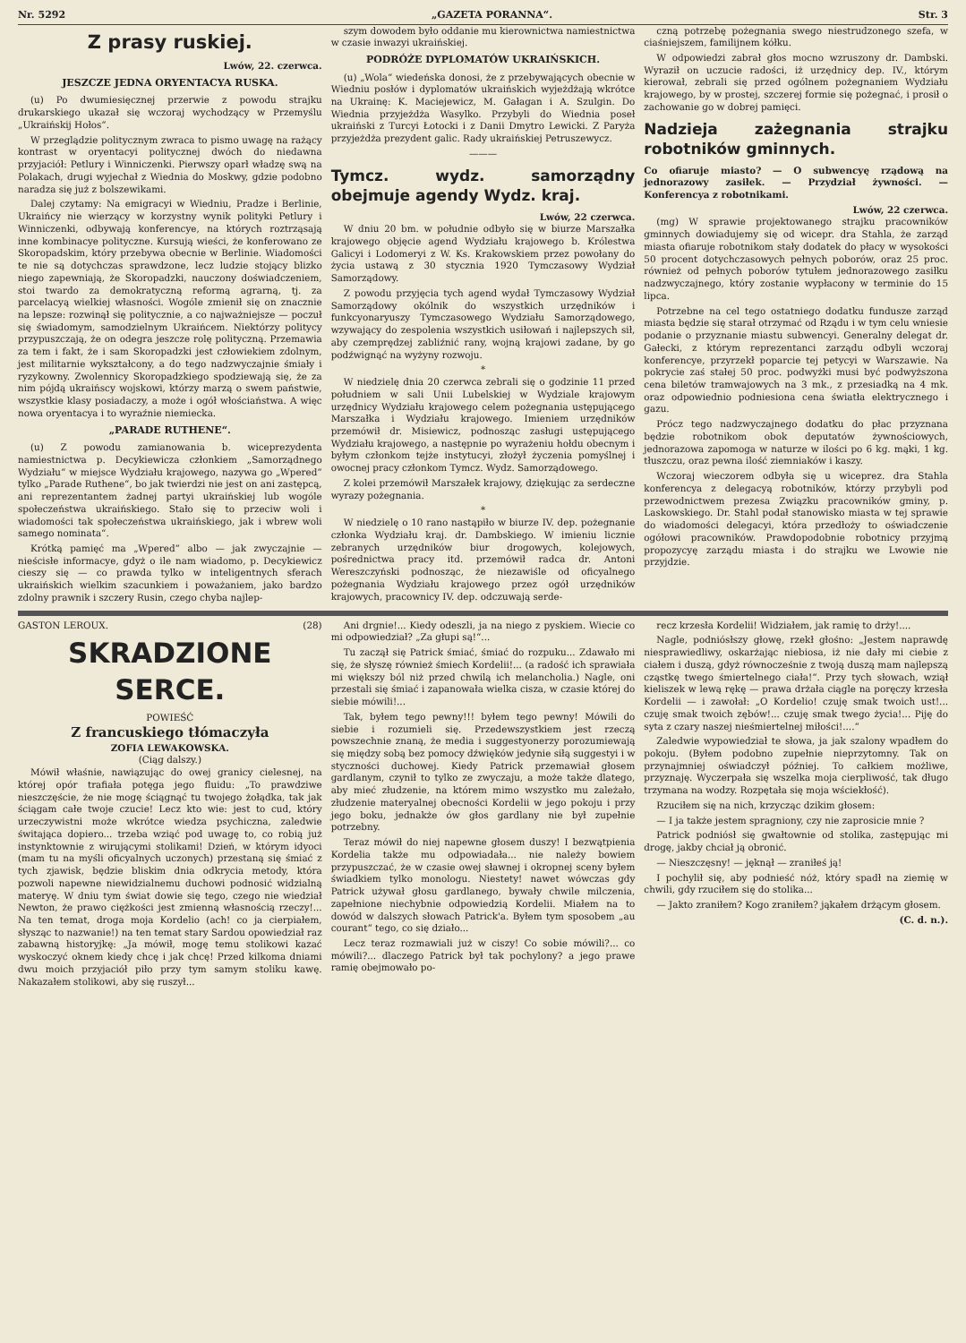Nr. 5292 „GAZETA PORANNA“. Str. 3
Z prasy ruskiej.
Lwów, 22. czerwca.
JESZCZE JEDNA ORYENTACYA RUSKA.
(u) Po dwumiesięcznej przerwie z powodu strajku drukarskiego ukazał się wczoraj wychodzący w Przemyślu „Ukraińskij Hołos“.
W przeglądzie politycznym zwraca to pismo uwagę na rażący kontrast w oryentacyi politycznej dwóch do niedawna przyjaciół: Petlury i Winniczenki. Pierwszy oparł władzę swą na Polakach, drugi wyjechał z Wiednia do Moskwy, gdzie podobno naradza się już z bolszewikami.
Dalej czytamy: Na emigracyi w Wiedniu, Pradze i Berlinie, Ukraińcy nie wierzący w korzystny wynik polityki Petlury i Winniczenki, odbywają konferencye, na których roztrząsają inne kombinacye polityczne. Kursują wieści, że konferowano ze Skoropadskim, który przebywa obecnie w Berlinie. Wiadomości te nie są dotychczas sprawdzone, lecz ludzie stojący blizko niego zapewniają, że Skoropadzki, nauczony doświadczeniem, stoi twardo za demokratyczną reformą agrarną, tj. za parcelacyą wielkiej własności. Wogóle zmienił się on znacznie na lepsze: rozwinął się politycznie, a co najważniejsze — poczuł się świadomym, samodzielnym Ukraińcem. Niektórzy politycy przypuszczają, że on odegra jeszcze rolę polityczną. Przemawia za tem i fakt, że i sam Skoropadzki jest człowiekiem zdolnym, jest militarnie wykształcony, a do tego nadzwyczajnie śmiały i ryzykowny. Zwolennicy Skoropadzkiego spodziewają się, że za nim pójdą ukraińscy wojskowi, którzy marzą o swem państwie, wszystkie klasy posiadaczy, a może i ogół włościaństwa. A więc nowa oryentacya i to wyraźnie niemiecka.
„PARADE RUTHENE“.
(u) Z powodu zamianowania b. wiceprezydenta namiestnictwa p. Decykiewicza członkiem „Samorządnego Wydziału“ w miejsce Wydziału krajowego, nazywa go „Wpered“ tylko „Parade Ruthene“, bo jak twierdzi nie jest on ani zastępcą, ani reprezentantem żadnej partyi ukraińskiej lub wogóle społeczeństwa ukraińskiego. Stało się to przeciw woli i wiadomości tak społeczeństwa ukraińskiego, jak i wbrew woli samego nominata“.
Krótką pamięć ma „Wpered“ albo — jak zwyczajnie — nieścisłe informacye, gdyż o ile nam wiadomo, p. Decykiewicz cieszy się — co prawda tylko w inteligentnych sferach ukraińskich wielkim szacunkiem i poważaniem, jako bardzo zdolny prawnik i szczery Rusin, czego chyba najlep-
szym dowodem było oddanie mu kierownictwa namiestnictwa w czasie inwazyi ukraińskiej.
PODRÓŻE DYPLOMATÓW UKRAIŃSKICH.
(u) „Wola“ wiedeńska donosi, że z przebywających obecnie w Wiedniu posłów i dyplomatów ukraińskich wyjeżdżają wkrótce na Ukrainę: K. Maciejewicz, M. Gałagan i A. Szulgin. Do Wiednia przyjeżdża Wasylko. Przybyli do Wiednia poseł ukraiński z Turcyi Łotocki i z Danii Dmytro Lewicki. Z Paryża przyjeżdża prezydent galic. Rady ukraińskiej Petruszewycz.
———
Tymcz. wydz. samorządny obejmuje agendy Wydz. kraj.
Lwów, 22 czerwca.
W dniu 20 bm. w południe odbyło się w biurze Marszałka krajowego objęcie agend Wydziału krajowego b. Królestwa Galicyi i Lodomeryi z W. Ks. Krakowskiem przez powołany do życia ustawą z 30 stycznia 1920 Tymczasowy Wydział Samorządowy.
Z powodu przyjęcia tych agend wydał Tymczasowy Wydział Samorządowy okólnik do wszystkich urzędników i funkcyonaryuszy Tymczasowego Wydziału Samorządowego, wzywający do zespolenia wszystkich usiłowań i najlepszych sił, aby czemprędzej zabliźnić rany, wojną krajowi zadane, by go podźwignąć na wyżyny rozwoju.
*
W niedzielę dnia 20 czerwca zebrali się o godzinie 11 przed południem w sali Unii Lubelskiej w Wydziale krajowym urzędnicy Wydziału krajowego celem pożegnania ustępującego Marszałka i Wydziału krajowego. Imieniem urzędników przemówił dr. Misiewicz, podnosząc zasługi ustępującego Wydziału krajowego, a następnie po wyrażeniu hołdu obecnym i byłym członkom tejże instytucyi, złożył życzenia pomyślnej i owocnej pracy członkom Tymcz. Wydz. Samorządowego.
Z kolei przemówił Marszałek krajowy, dziękując za serdeczne wyrazy pożegnania.
*
W niedzielę o 10 rano nastąpiło w biurze IV. dep. pożegnanie członka Wydziału kraj. dr. Dambskiego. W imieniu licznie zebranych urzędników biur drogowych, kolejowych, pośrednictwa pracy itd. przemówił radca dr. Antoni Wereszczyński podnosząc, że niezawiśle od oficyalnego pożegnania Wydziału krajowego przez ogół urzędników krajowych, pracownicy IV. dep. odczuwają serde-
czną potrzebę pożegnania swego niestrudzonego szefa, w ciaśniejszem, familijnem kółku.
W odpowiedzi zabrał głos mocno wzruszony dr. Dambski. Wyraził on uczucie radości, iż urzędnicy dep. IV., którym kierował, zebrali się przed ogólnem pożegnaniem Wydziału krajowego, by w prostej, szczerej formie się pożegnać, i prosił o zachowanie go w dobrej pamięci.
Nadzieja zażegnania strajku robotników gminnych.
Co ofiaruje miasto? — O subwencyę rządową na jednorazowy zasiłek. — Przydział żywności. — Konferencya z robotnikami.
Lwów, 22 czerwca.
(mg) W sprawie projektowanego strajku pracowników gminnych dowiadujemy się od wicepr. dra Stahla, że zarząd miasta ofiaruje robotnikom stały dodatek do płacy w wysokości 50 procent dotychczasowych pełnych poborów, oraz 25 proc. również od pełnych poborów tytułem jednorazowego zasiłku nadzwyczajnego, który zostanie wypłacony w terminie do 15 lipca.
Potrzebne na cel tego ostatniego dodatku fundusze zarząd miasta będzie się starał otrzymać od Rządu i w tym celu wniesie podanie o przyznanie miastu subwencyi. Generalny delegat dr. Gałecki, z którym reprezentanci zarządu odbyli wczoraj konferencye, przyrzekł poparcie tej petycyi w Warszawie. Na pokrycie zaś stałej 50 proc. podwyżki musi być podwyższona cena biletów tramwajowych na 3 mk., z przesiadką na 4 mk. oraz odpowiednio podniesiona cena światła elektrycznego i gazu.
Prócz tego nadzwyczajnego dodatku do płac przyznana będzie robotnikom obok deputatów żywnościowych, jednorazowa zapomoga w naturze w ilości po 6 kg. mąki, 1 kg. tłuszczu, oraz pewna ilość ziemniaków i kaszy.
Wczoraj wieczorem odbyła się u wiceprez. dra Stahla konferencya z delegacyą robotników, którzy przybyli pod przewodnictwem prezesa Związku pracowników gminy, p. Laskowskiego. Dr. Stahl podał stanowisko miasta w tej sprawie do wiadomości delegacyi, która przedłoży to oświadczenie ogółowi pracowników. Prawdopodobnie robotnicy przyjmą propozycyę zarządu miasta i do strajku we Lwowie nie przyjdzie.
GASTON LEROUX. (28)
SKRADZIONE SERCE.
POWIEŚĆ
Z francuskiego tłómaczyła
ZOFIA LEWAKOWSKA.
(Ciąg dalszy.)
Mówił właśnie, nawiązując do owej granicy cielesnej, na której opór trafiała potęga jego fluidu: „To prawdziwe nieszczęście, że nie mogę ściągnąć tu twojego żołądka, tak jak ściągam całe twoje czucie! Lecz kto wie: jest to cud, który urzeczywistni może wkrótce wiedza psychiczna, zaledwie świtająca dopiero... trzeba wziąć pod uwagę to, co robią już instynktownie z wirującymi stolikami! Dzień, w którym idyoci (mam tu na myśli oficyalnych uczonych) przestaną się śmiać z tych zjawisk, będzie bliskim dnia odkrycia metody, która pozwoli napewne niewidzialnemu duchowi podnosić widzialną materyę. W dniu tym świat dowie się tego, czego nie wiedział Newton, że prawo ciężkości jest zmienną własnością rzeczy!... Na ten temat, droga moja Kordelio (ach! co ja cierpiałem, słysząc to nazwanie!) na ten temat stary Sardou opowiedział raz zabawną historyjkę: „Ja mówił, mogę temu stolikowi kazać wyskoczyć oknem kiedy chcę i jak chcę! Przed kilkoma dniami dwu moich przyjaciół piło przy tym samym stoliku kawę. Nakazałem stolikowi, aby się ruszył...
Ani drgnie!... Kiedy odeszli, ja na niego z pyskiem. Wiecie co mi odpowiedział? „Za głupi są!“...
Tu zaczął się Patrick śmiać, śmiać do rozpuku... Zdawało mi się, że słyszę również śmiech Kordelii!... (a radość ich sprawiała mi większy ból niż przed chwilą ich melancholia.) Nagle, oni przestali się śmiać i zapanowała wielka cisza, w czasie której do siebie mówili!...
Tak, byłem tego pewny!!! byłem tego pewny! Mówili do siebie i rozumieli się. Przedewszystkiem jest rzeczą powszechnie znaną, że media i suggestyonerzy porozumiewają się między sobą bez pomocy dźwięków jedynie siłą suggestyi i w styczności duchowej. Kiedy Patrick przemawiał głosem gardlanym, czynił to tylko ze zwyczaju, a może także dlatego, aby mieć złudzenie, na którem mimo wszystko mu zależało, złudzenie materyalnej obecności Kordelii w jego pokoju i przy jego boku, jednakże ów głos gardlany nie był zupełnie potrzebny.
Teraz mówił do niej napewne głosem duszy! I bezwątpienia Kordelia także mu odpowiadała... nie należy bowiem przypuszczać, że w czasie owej sławnej i okropnej sceny byłem świadkiem tylko monologu. Niestety! nawet wówczas gdy Patrick używał głosu gardlanego, bywały chwile milczenia, zapełnione niechybnie odpowiedzią Kordelii. Miałem na to dowód w dalszych słowach Patrick'a. Byłem tym sposobem „au courant“ tego, co się działo...
Lecz teraz rozmawiali już w ciszy! Co sobie mówili?... co mówili?... dlaczego Patrick był tak pochylony? a jego prawe ramię obejmowało po-
recz krzesła Kordelii! Widziałem, jak ramię to drży!....
Nagle, podniósłszy głowę, rzekł głośno: „Jestem naprawdę niesprawiedliwy, oskarżając niebiosa, iż nie dały mi ciebie z ciałem i duszą, gdyż równocześnie z twoją duszą mam najlepszą cząstkę twego śmiertelnego ciała!“. Przy tych słowach, wziął kieliszek w lewą rękę — prawa drżała ciągle na poręczy krzesła Kordelii — i zawołał: „O Kordelio! czuję smak twoich ust!... czuję smak twoich zębów!... czuję smak twego życia!... Piję do syta z czary naszej nieśmiertelnej miłości!....“
Zaledwie wypowiedział te słowa, ja jak szalony wpadłem do pokoju. (Byłem podobno zupełnie nieprzytomny. Tak on przynajmniej oświadczył później. To całkiem możliwe, przyznaję. Wyczerpała się wszelka moja cierpliwość, tak długo trzymana na wodzy. Rozpętała się moja wściekłość).
Rzuciłem się na nich, krzycząc dzikim głosem:
— I ja także jestem spragniony, czy nie zaprosicie mnie ?
Patrick podniósł się gwałtownie od stolika, zastępując mi drogę, jakby chciał ją obronić.
— Nieszczęsny! — jęknął — zraniłeś ją!
I pochylił się, aby podnieść nóż, który spadł na ziemię w chwili, gdy rzuciłem się do stolika...
— Jakto zraniłem? Kogo zraniłem? jąkałem drżącym głosem.
(C. d. n.).